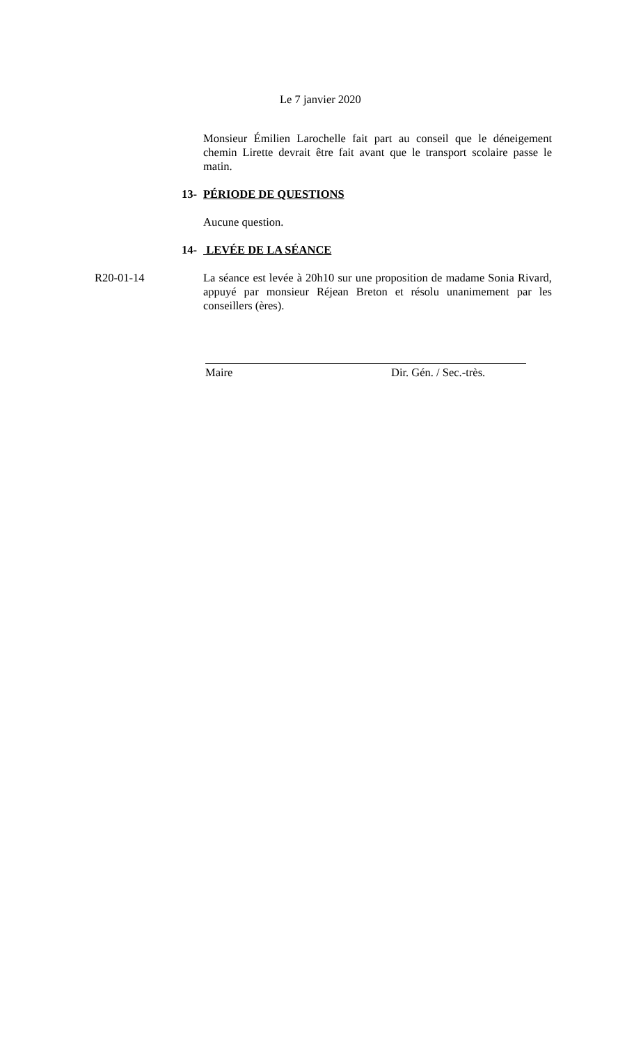Le 7 janvier 2020
Monsieur Émilien Larochelle fait part au conseil que le déneigement chemin Lirette devrait être fait avant que le transport scolaire passe le matin.
13- PÉRIODE DE QUESTIONS
Aucune question.
14- LEVÉE DE LA SÉANCE
R20-01-14 La séance est levée à 20h10 sur une proposition de madame Sonia Rivard, appuyé par monsieur Réjean Breton et résolu unanimement par les conseillers (ères).
Maire Dir. Gén. / Sec.-très.